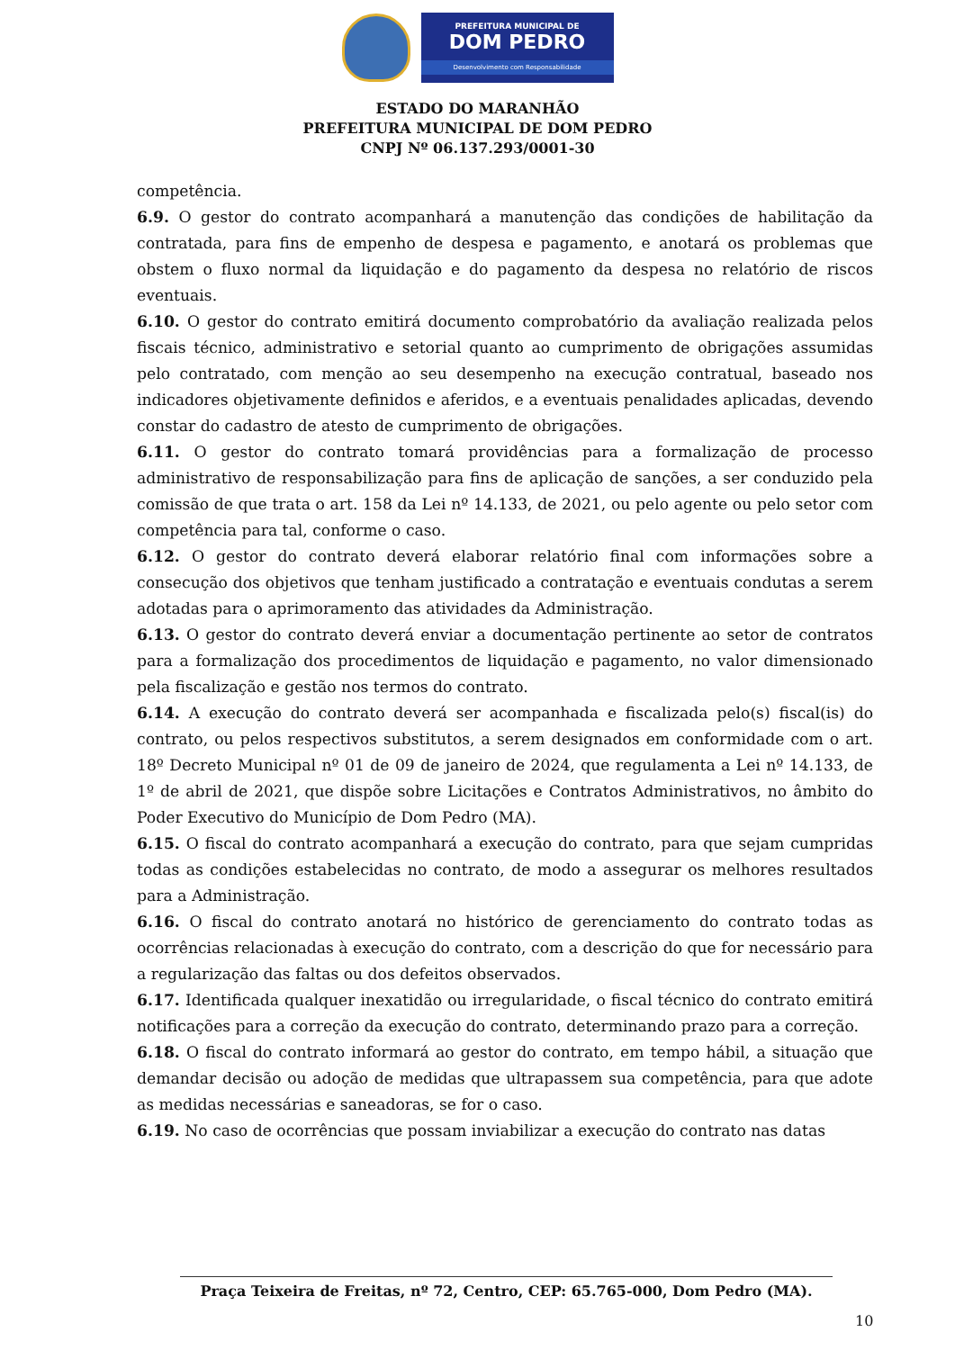PREFEITURA MUNICIPAL DE
DOM PEDRO
Desenvolvimento com Responsabilidade
ESTADO DO MARANHÃO
PREFEITURA MUNICIPAL DE DOM PEDRO
CNPJ Nº 06.137.293/0001-30
competência.
6.9. O gestor do contrato acompanhará a manutenção das condições de habilitação da contratada, para fins de empenho de despesa e pagamento, e anotará os problemas que obstem o fluxo normal da liquidação e do pagamento da despesa no relatório de riscos eventuais.
6.10. O gestor do contrato emitirá documento comprobatório da avaliação realizada pelos fiscais técnico, administrativo e setorial quanto ao cumprimento de obrigações assumidas pelo contratado, com menção ao seu desempenho na execução contratual, baseado nos indicadores objetivamente definidos e aferidos, e a eventuais penalidades aplicadas, devendo constar do cadastro de atesto de cumprimento de obrigações.
6.11. O gestor do contrato tomará providências para a formalização de processo administrativo de responsabilização para fins de aplicação de sanções, a ser conduzido pela comissão de que trata o art. 158 da Lei nº 14.133, de 2021, ou pelo agente ou pelo setor com competência para tal, conforme o caso.
6.12. O gestor do contrato deverá elaborar relatório final com informações sobre a consecução dos objetivos que tenham justificado a contratação e eventuais condutas a serem adotadas para o aprimoramento das atividades da Administração.
6.13. O gestor do contrato deverá enviar a documentação pertinente ao setor de contratos para a formalização dos procedimentos de liquidação e pagamento, no valor dimensionado pela fiscalização e gestão nos termos do contrato.
6.14. A execução do contrato deverá ser acompanhada e fiscalizada pelo(s) fiscal(is) do contrato, ou pelos respectivos substitutos, a serem designados em conformidade com o art. 18º Decreto Municipal nº 01 de 09 de janeiro de 2024, que regulamenta a Lei nº 14.133, de 1º de abril de 2021, que dispõe sobre Licitações e Contratos Administrativos, no âmbito do Poder Executivo do Município de Dom Pedro (MA).
6.15. O fiscal do contrato acompanhará a execução do contrato, para que sejam cumpridas todas as condições estabelecidas no contrato, de modo a assegurar os melhores resultados para a Administração.
6.16. O fiscal do contrato anotará no histórico de gerenciamento do contrato todas as ocorrências relacionadas à execução do contrato, com a descrição do que for necessário para a regularização das faltas ou dos defeitos observados.
6.17. Identificada qualquer inexatidão ou irregularidade, o fiscal técnico do contrato emitirá notificações para a correção da execução do contrato, determinando prazo para a correção.
6.18. O fiscal do contrato informará ao gestor do contrato, em tempo hábil, a situação que demandar decisão ou adoção de medidas que ultrapassem sua competência, para que adote as medidas necessárias e saneadoras, se for o caso.
6.19. No caso de ocorrências que possam inviabilizar a execução do contrato nas datas
Praça Teixeira de Freitas, nº 72, Centro, CEP: 65.765-000, Dom Pedro (MA).
10